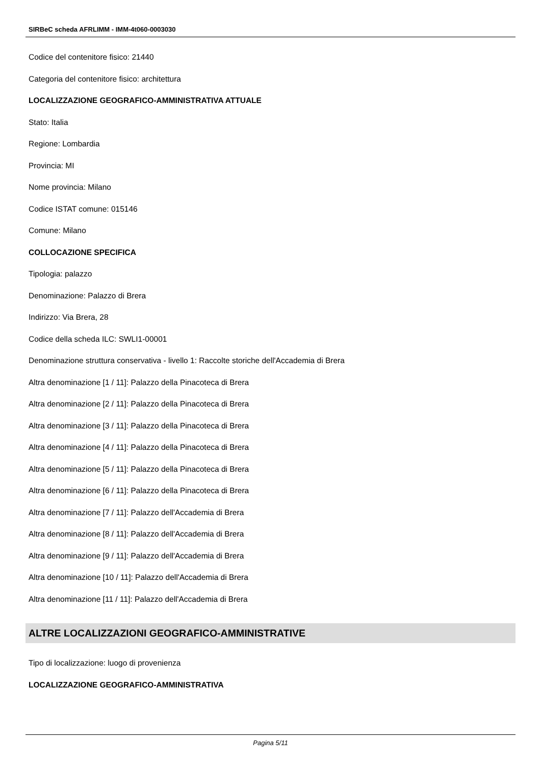SIRBeC scheda AFRLIMM - IMM-4t060-0003030
Codice del contenitore fisico: 21440
Categoria del contenitore fisico: architettura
LOCALIZZAZIONE GEOGRAFICO-AMMINISTRATIVA ATTUALE
Stato: Italia
Regione: Lombardia
Provincia: MI
Nome provincia: Milano
Codice ISTAT comune: 015146
Comune: Milano
COLLOCAZIONE SPECIFICA
Tipologia: palazzo
Denominazione: Palazzo di Brera
Indirizzo: Via Brera, 28
Codice della scheda ILC: SWLI1-00001
Denominazione struttura conservativa - livello 1: Raccolte storiche dell'Accademia di Brera
Altra denominazione [1 / 11]: Palazzo della Pinacoteca di Brera
Altra denominazione [2 / 11]: Palazzo della Pinacoteca di Brera
Altra denominazione [3 / 11]: Palazzo della Pinacoteca di Brera
Altra denominazione [4 / 11]: Palazzo della Pinacoteca di Brera
Altra denominazione [5 / 11]: Palazzo della Pinacoteca di Brera
Altra denominazione [6 / 11]: Palazzo della Pinacoteca di Brera
Altra denominazione [7 / 11]: Palazzo dell'Accademia di Brera
Altra denominazione [8 / 11]: Palazzo dell'Accademia di Brera
Altra denominazione [9 / 11]: Palazzo dell'Accademia di Brera
Altra denominazione [10 / 11]: Palazzo dell'Accademia di Brera
Altra denominazione [11 / 11]: Palazzo dell'Accademia di Brera
ALTRE LOCALIZZAZIONI GEOGRAFICO-AMMINISTRATIVE
Tipo di localizzazione: luogo di provenienza
LOCALIZZAZIONE GEOGRAFICO-AMMINISTRATIVA
Pagina 5/11